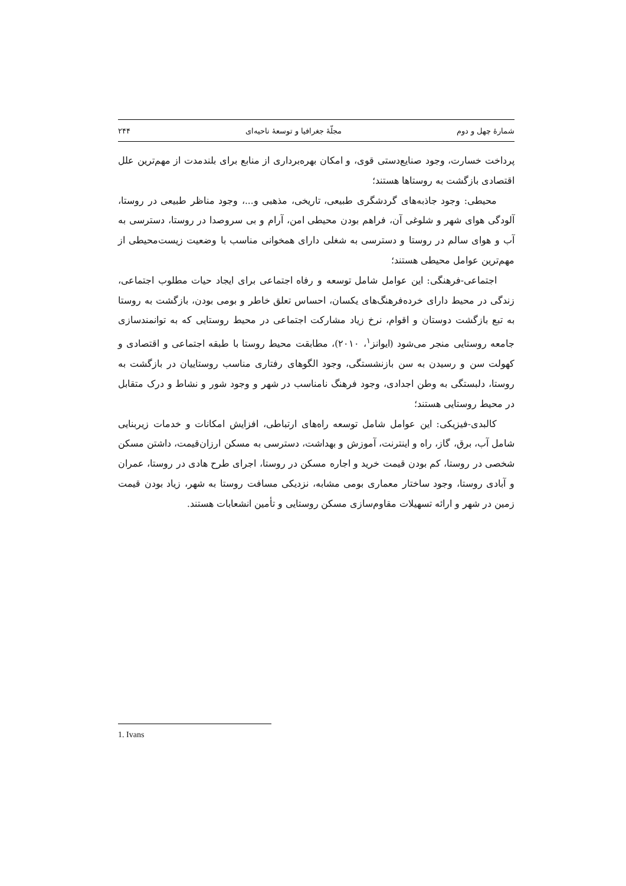شمارهٔ چهل و دوم مجلّهٔ جغرافیا و توسعهٔ ناحیه‌ای ۲۴۴
پرداخت خسارت، وجود صنایع‌دستی قوی، و امکان بهره‌برداری از منابع برای بلندمدت از مهم‌ترین علل اقتصادی بازگشت به روستاها هستند؛
محیطی: وجود جاذبه‌های گردشگری طبیعی، تاریخی، مذهبی و...، وجود مناظر طبیعی در روستا، آلودگی هوای شهر و شلوغی آن، فراهم بودن محیطی امن، آرام و بی سروصدا در روستا، دسترسی به آب و هوای سالم در روستا و دسترسی به شغلی دارای همخوانی مناسب با وضعیت زیست‌محیطی از مهم‌ترین عوامل محیطی هستند؛
اجتماعی-فرهنگی: این عوامل شامل توسعه و رفاه اجتماعی برای ایجاد حیات مطلوب اجتماعی، زندگی در محیط دارای خرده‌فرهنگ‌های یکسان، احساس تعلق خاطر و بومی بودن، بازگشت به روستا به تبع بازگشت دوستان و اقوام، نرخ زیاد مشارکت اجتماعی در محیط روستایی که به توانمندسازی جامعه روستایی منجر می‌شود (ایوانز<sup>۱</sup>، ۲۰۱۰)، مطابقت محیط روستا با طبقه اجتماعی و اقتصادی و کهولت سن و رسیدن به سن بازنشستگی، وجود الگوهای رفتاری مناسب روستاییان در بازگشت به روستا، دلبستگی به وطن اجدادی، وجود فرهنگ نامناسب در شهر و وجود شور و نشاط و درک متقابل در محیط روستایی هستند؛
کالبدی-فیزیکی: این عوامل شامل توسعه راه‌های ارتباطی، افزایش امکانات و خدمات زیربنایی شامل آب، برق، گاز، راه و اینترنت، آموزش و بهداشت، دسترسی به مسکن ارزان‌قیمت، داشتن مسکن شخصی در روستا، کم بودن قیمت خرید و اجاره مسکن در روستا، اجرای طرح هادی در روستا، عمران و آبادی روستا، وجود ساختار معماری بومی مشابه، نزدیکی مسافت روستا به شهر، زیاد بودن قیمت زمین در شهر و ارائه تسهیلات مقاوم‌سازی مسکن روستایی و تأمین انشعابات هستند.
1. Ivans